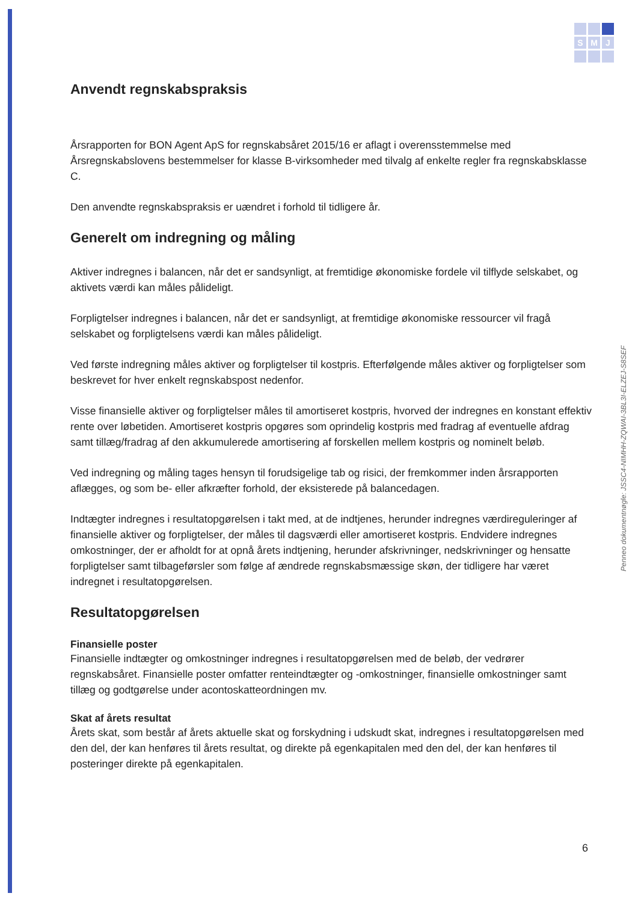S
M
J
Anvendt regnskabspraksis
Årsrapporten for BON Agent ApS for regnskabsåret 2015/16 er aflagt i overensstemmelse med Årsregnskabslovens bestemmelser for klasse B-virksomheder med tilvalg af enkelte regler fra regnskabsklasse C.
Den anvendte regnskabspraksis er uændret i forhold til tidligere år.
Generelt om indregning og måling
Aktiver indregnes i balancen, når det er sandsynligt, at fremtidige økonomiske fordele vil tilflyde selskabet, og aktivets værdi kan måles pålideligt.
Forpligtelser indregnes i balancen, når det er sandsynligt, at fremtidige økonomiske ressourcer vil fragå selskabet og forpligtelsens værdi kan måles pålideligt.
Ved første indregning måles aktiver og forpligtelser til kostpris. Efterfølgende måles aktiver og forpligtelser som beskrevet for hver enkelt regnskabspost nedenfor.
Visse finansielle aktiver og forpligtelser måles til amortiseret kostpris, hvorved der indregnes en konstant effektiv rente over løbetiden. Amortiseret kostpris opgøres som oprindelig kostpris med fradrag af eventuelle afdrag samt tillæg/fradrag af den akkumulerede amortisering af forskellen mellem kostpris og nominelt beløb.
Ved indregning og måling tages hensyn til forudsigelige tab og risici, der fremkommer inden årsrapporten aflægges, og som be- eller afkræfter forhold, der eksisterede på balancedagen.
Indtægter indregnes i resultatopgørelsen i takt med, at de indtjenes, herunder indregnes værdireguleringer af finansielle aktiver og forpligtelser, der måles til dagsværdi eller amortiseret kostpris. Endvidere indregnes omkostninger, der er afholdt for at opnå årets indtjening, herunder afskrivninger, nedskrivninger og hensatte forpligtelser samt tilbageførsler som følge af ændrede regnskabsmæssige skøn, der tidligere har været indregnet i resultatopgørelsen.
Resultatopgørelsen
Finansielle poster
Finansielle indtægter og omkostninger indregnes i resultatopgørelsen med de beløb, der vedrører regnskabsåret. Finansielle poster omfatter renteindtægter og -omkostninger, finansielle omkostninger samt tillæg og godtgørelse under acontoskatteordningen mv.
Skat af årets resultat
Årets skat, som består af årets aktuelle skat og forskydning i udskudt skat, indregnes i resultatopgørelsen med den del, der kan henføres til årets resultat, og direkte på egenkapitalen med den del, der kan henføres til posteringer direkte på egenkapitalen.
Penneo dokumentnøgle: JSSC4-NIMHH-ZQWAI-3BL3I-ELZEJ-S8SEF
6